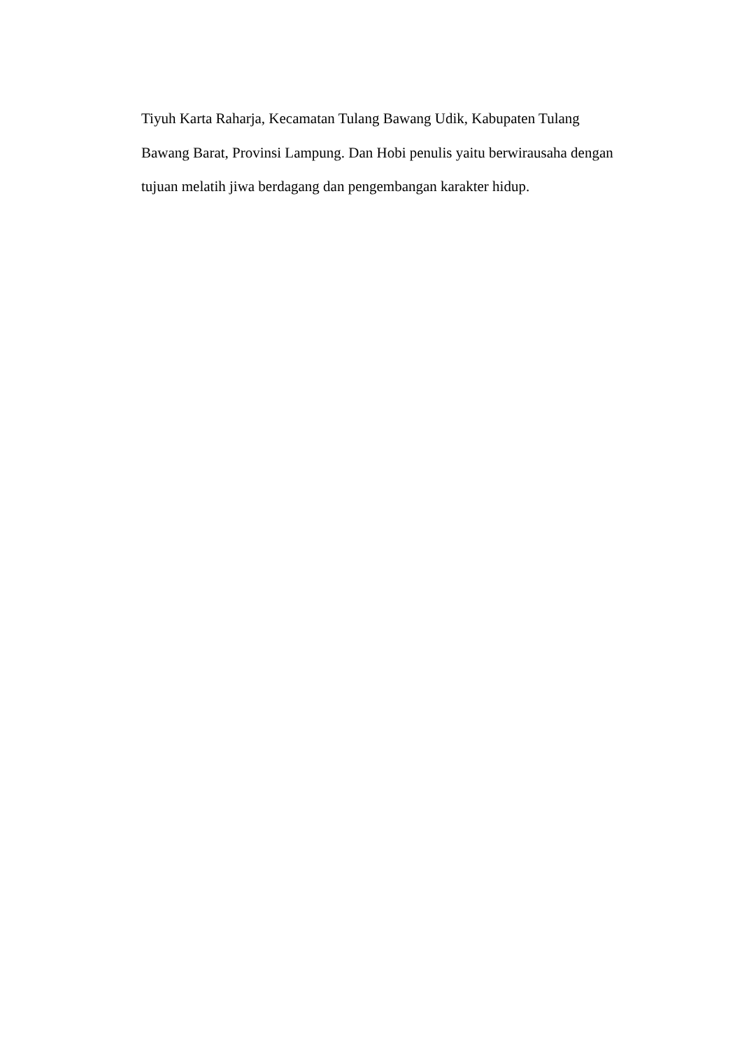Tiyuh Karta Raharja, Kecamatan Tulang Bawang Udik, Kabupaten Tulang
Bawang Barat, Provinsi Lampung. Dan Hobi penulis yaitu berwirausaha dengan
tujuan melatih jiwa berdagang dan pengembangan karakter hidup.